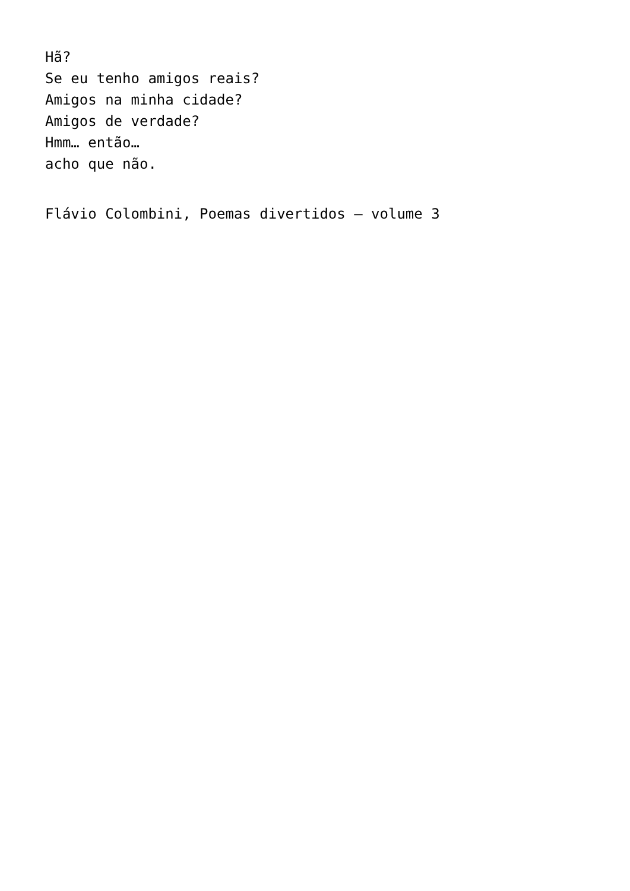Hã?
Se eu tenho amigos reais?
Amigos na minha cidade?
Amigos de verdade?
Hmm… então…
acho que não.
Flávio Colombini, Poemas divertidos – volume 3